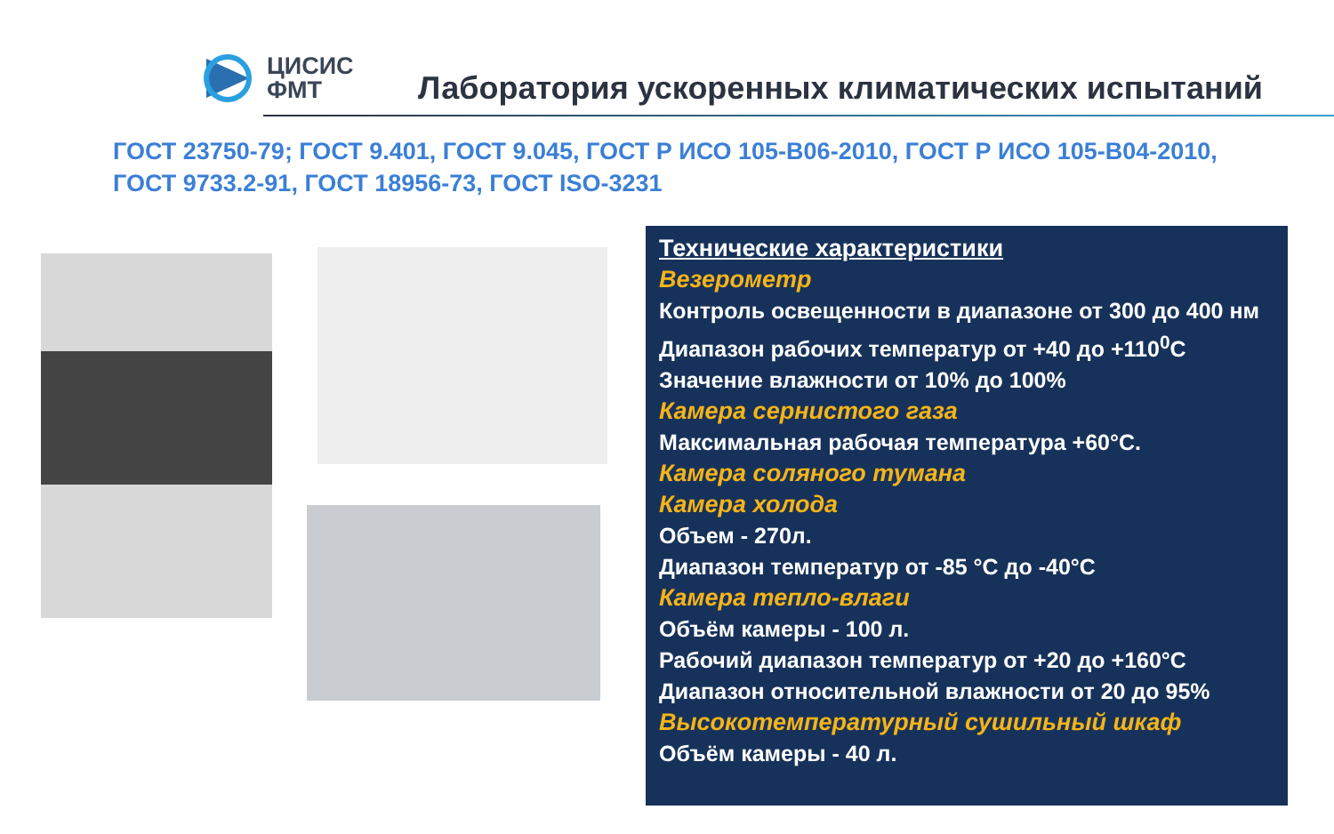ЦИСИС
ФМТ
Лаборатория ускоренных климатических испытаний
ГОСТ 23750-79; ГОСТ 9.401, ГОСТ 9.045, ГОСТ Р ИСО 105-В06-2010, ГОСТ Р ИСО 105-В04-2010, ГОСТ 9733.2-91, ГОСТ 18956-73, ГОСТ ISO-3231
Технические характеристики
Везерометр
Контроль освещенности в диапазоне от 300 до 400 нм
Диапазон рабочих температур от +40 до +110<sup>0</sup>С
Значение влажности от 10% до 100%
Камера сернистого газа
Максимальная рабочая температура +60°С.
Камера соляного тумана
Камера холода
Объем - 270л.
Диапазон температур от -85 °С до -40°С
Камера тепло-влаги
Объём камеры - 100 л.
Рабочий диапазон температур от +20 до +160°С
Диапазон относительной влажности от 20 до 95%
Высокотемпературный сушильный шкаф
Объём камеры - 40 л.